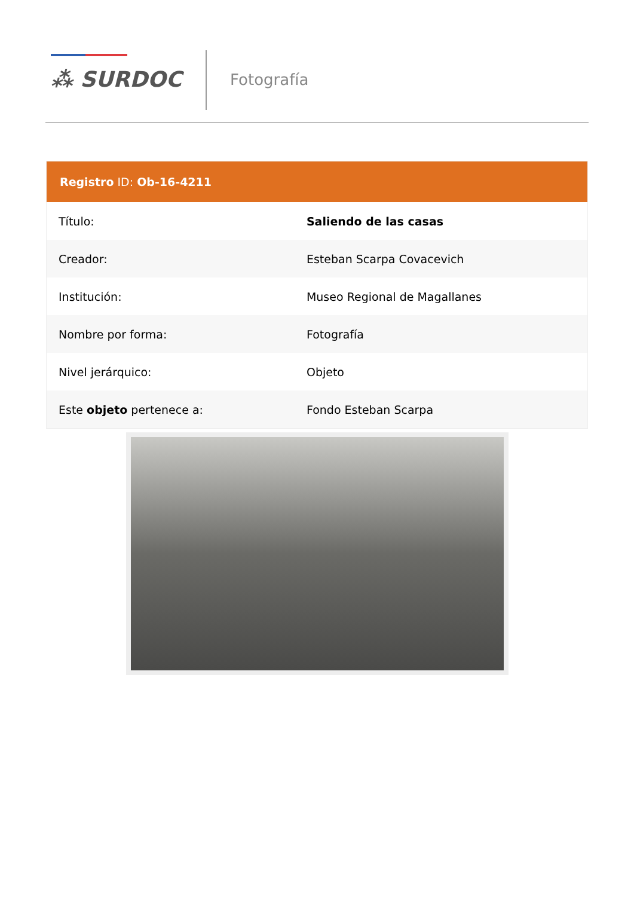⁂ SURDOC Fotografía
| Registro ID: Ob-16-4211 | |
| --- | --- |
| Título: | Saliendo de las casas |
| Creador: | Esteban Scarpa Covacevich |
| Institución: | Museo Regional de Magallanes |
| Nombre por forma: | Fotografía |
| Nivel jerárquico: | Objeto |
| Este objeto pertenece a: | Fondo Esteban Scarpa |